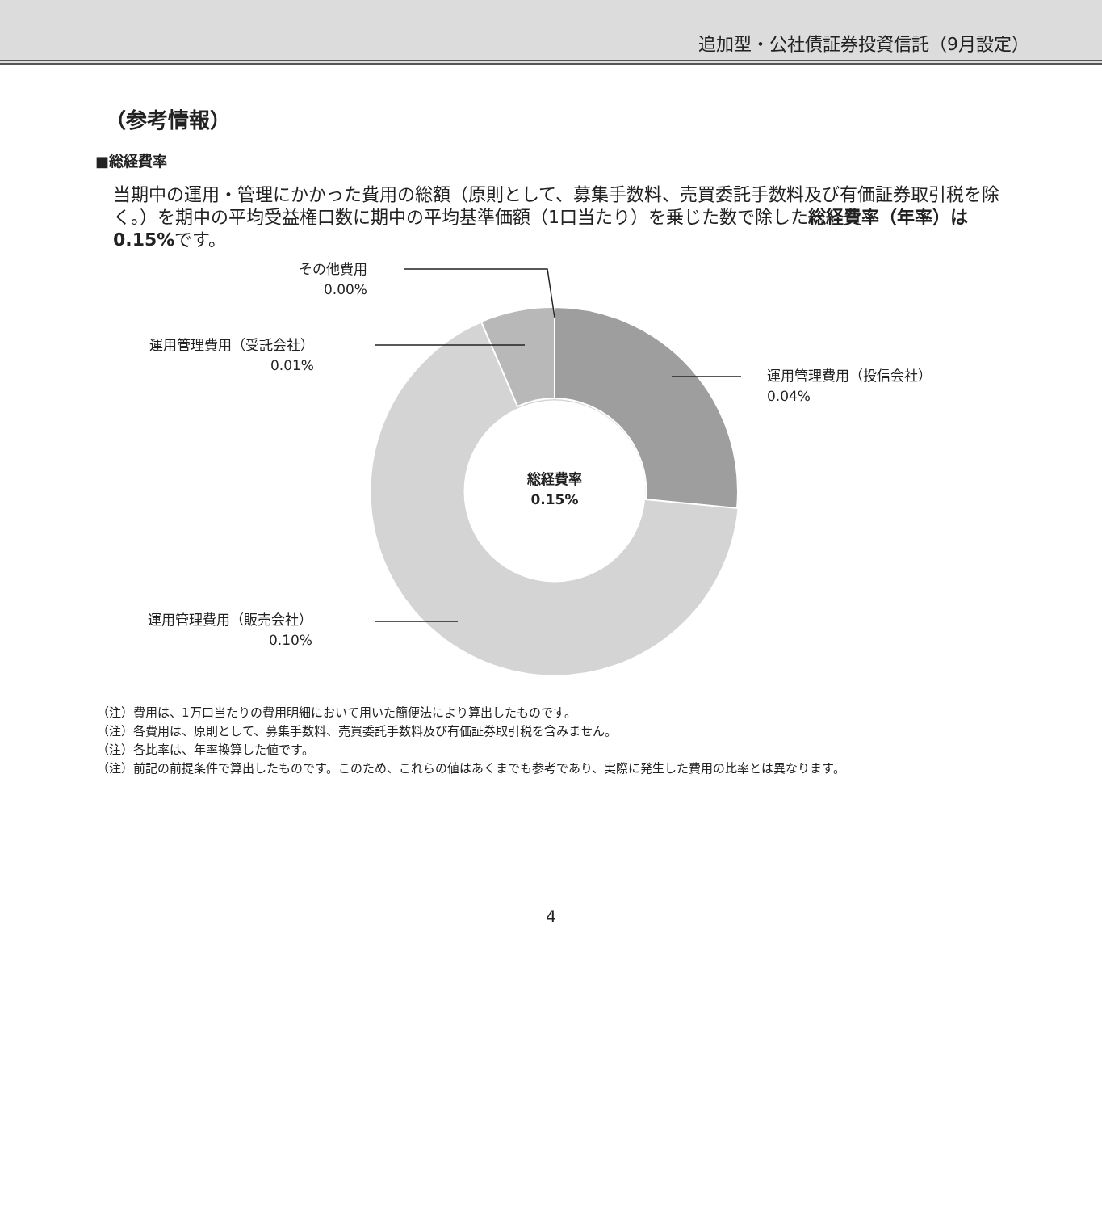追加型・公社債証券投資信託（9月設定）
（参考情報）
■総経費率
当期中の運用・管理にかかった費用の総額（原則として、募集手数料、売買委託手数料及び有価証券取引税を除く。）を期中の平均受益権口数に期中の平均基準価額（1口当たり）を乗じた数で除した総経費率（年率）は0.15% です。
その他費用
0.00%
運用管理費用（受託会社）
0.01%
運用管理費用（投信会社）
0.04%
運用管理費用（販売会社）
0.10%
総経費率
0.15%
（注）費用は、1万口当たりの費用明細において用いた簡便法により算出したものです。
（注）各費用は、原則として、募集手数料、売買委託手数料及び有価証券取引税を含みません。
（注）各比率は、年率換算した値です。
（注）前記の前提条件で算出したものです。このため、これらの値はあくまでも参考であり、実際に発生した費用の比率とは異なります。
4